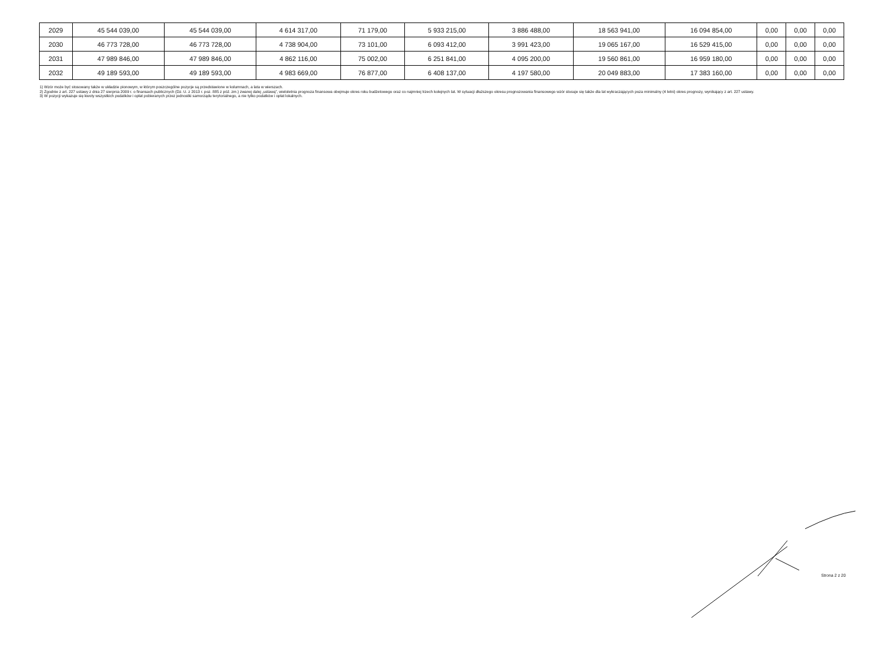| 2029 | 45 544 039,00 | 45 544 039,00 | 4 614 317,00 | 71 179,00 | 5 933 215,00 | 3 886 488,00 | 18 563 941,00 | 16 094 854,00 | 0,00 | 0,00 | 0,00 |
| 2030 | 46 773 728,00 | 46 773 728,00 | 4 738 904,00 | 73 101,00 | 6 093 412,00 | 3 991 423,00 | 19 065 167,00 | 16 529 415,00 | 0,00 | 0,00 | 0,00 |
| 2031 | 47 989 846,00 | 47 989 846,00 | 4 862 116,00 | 75 002,00 | 6 251 841,00 | 4 095 200,00 | 19 560 861,00 | 16 959 180,00 | 0,00 | 0,00 | 0,00 |
| 2032 | 49 189 593,00 | 49 189 593,00 | 4 983 669,00 | 76 877,00 | 6 408 137,00 | 4 197 580,00 | 20 049 883,00 | 17 383 160,00 | 0,00 | 0,00 | 0,00 |
1) Wzór może być stosowany także w układzie pionowym, w którym poszczególne pozycje są przedstawione w kolumnach, a lata w wierszach.
2) Zgodnie z art. 227 ustawy z dnia 27 sierpnia 2009 r. o finansach publicznych (Dz. U. z 2013 r. poz. 885 z póź. zm.) zwanej dalej „ustawą”, wieloletnia prognoza finansowa obejmuje okres roku budżetowego oraz co najmniej trzech kolejnych lat. W sytuacji dłuższego okresu prognozowania finansowego wzór stosuje się także dla lat wykraczających poza minimalny (4 letni) okres prognozy, wynikający z art. 227 ustawy.
3) W pozycji wykazuje się kwoty wszystkich podatków i opłat pobieranych przez jednostki samorządu terytorialnego, a nie tylko podatków i opłat lokalnych.
Strona 2 z 20